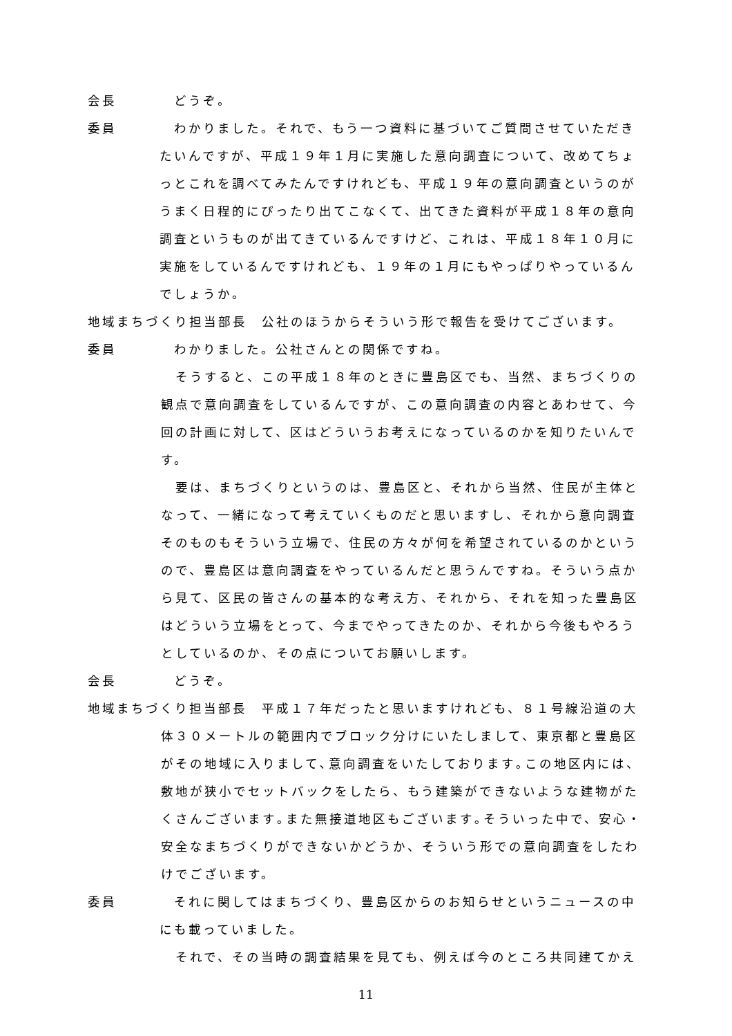会長 　どうぞ。
委員 　わかりました。それで、もう一つ資料に基づいてご質問させていただきたいんですが、平成１９年１月に実施した意向調査について、改めてちょっとこれを調べてみたんですけれども、平成１９年の意向調査というのがうまく日程的にぴったり出てこなくて、出てきた資料が平成１８年の意向調査というものが出てきているんですけど、これは、平成１８年１０月に実施をしているんですけれども、１９年の１月にもやっぱりやっているんでしょうか。
地域まちづくり担当部長　公社のほうからそういう形で報告を受けてございます。
委員 　わかりました。公社さんとの関係ですね。
　そうすると、この平成１８年のときに豊島区でも、当然、まちづくりの観点で意向調査をしているんですが、この意向調査の内容とあわせて、今回の計画に対して、区はどういうお考えになっているのかを知りたいんです。
　要は、まちづくりというのは、豊島区と、それから当然、住民が主体となって、一緒になって考えていくものだと思いますし、それから意向調査そのものもそういう立場で、住民の方々が何を希望されているのかというので、豊島区は意向調査をやっているんだと思うんですね。そういう点から見て、区民の皆さんの基本的な考え方、それから、それを知った豊島区はどういう立場をとって、今までやってきたのか、それから今後もやろうとしているのか、その点についてお願いします。
会長 　どうぞ。
地域まちづくり担当部長　平成１７年だったと思いますけれども、８１号線沿道の大
体３０メートルの範囲内でブロック分けにいたしまして、東京都と豊島区がその地域に入りまして､意向調査をいたしております｡この地区内には、敷地が狭小でセットバックをしたら、もう建築ができないような建物がたくさんございます｡また無接道地区もございます｡そういった中で、安心・安全なまちづくりができないかどうか、そういう形での意向調査をしたわけでございます。
委員 　それに関してはまちづくり、豊島区からのお知らせというニュースの中にも載っていました。
　それで、その当時の調査結果を見ても、例えば今のところ共同建てかえ
11